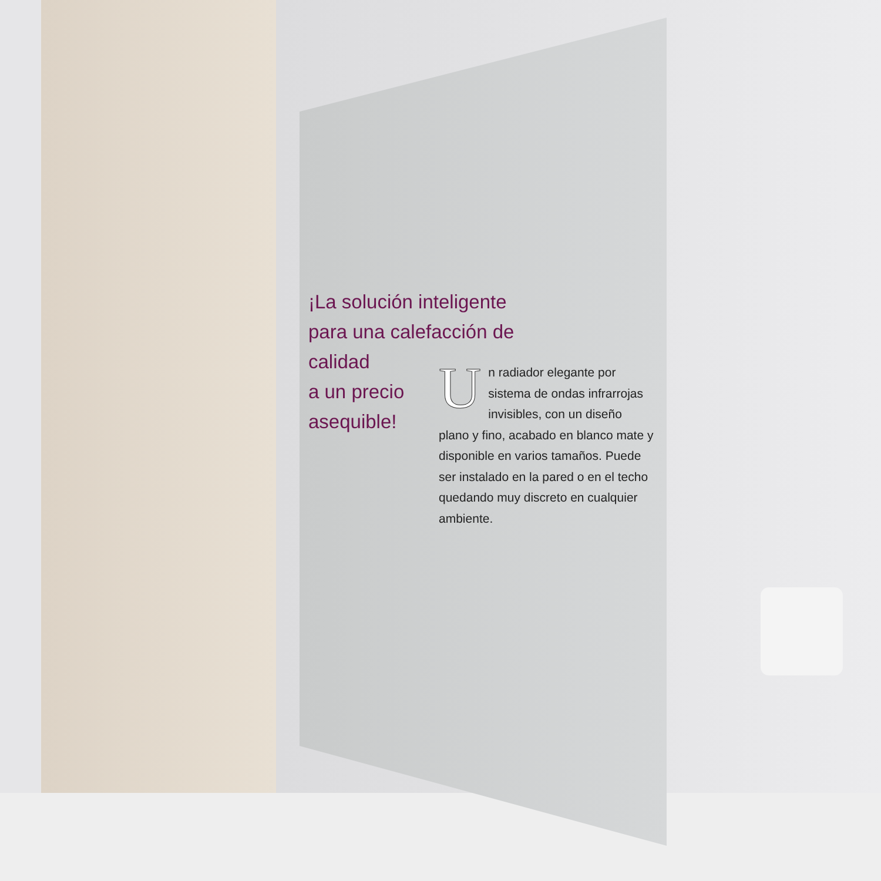¡La solución inteligente para una calefacción de calidad
a un precio
asequible!
Un radiador elegante por sistema de ondas infrarrojas invisibles, con un diseño plano y fino, acabado en blanco mate y disponible en varios tamaños. Puede ser instalado en la pared o en el techo quedando muy discreto en cualquier ambiente.